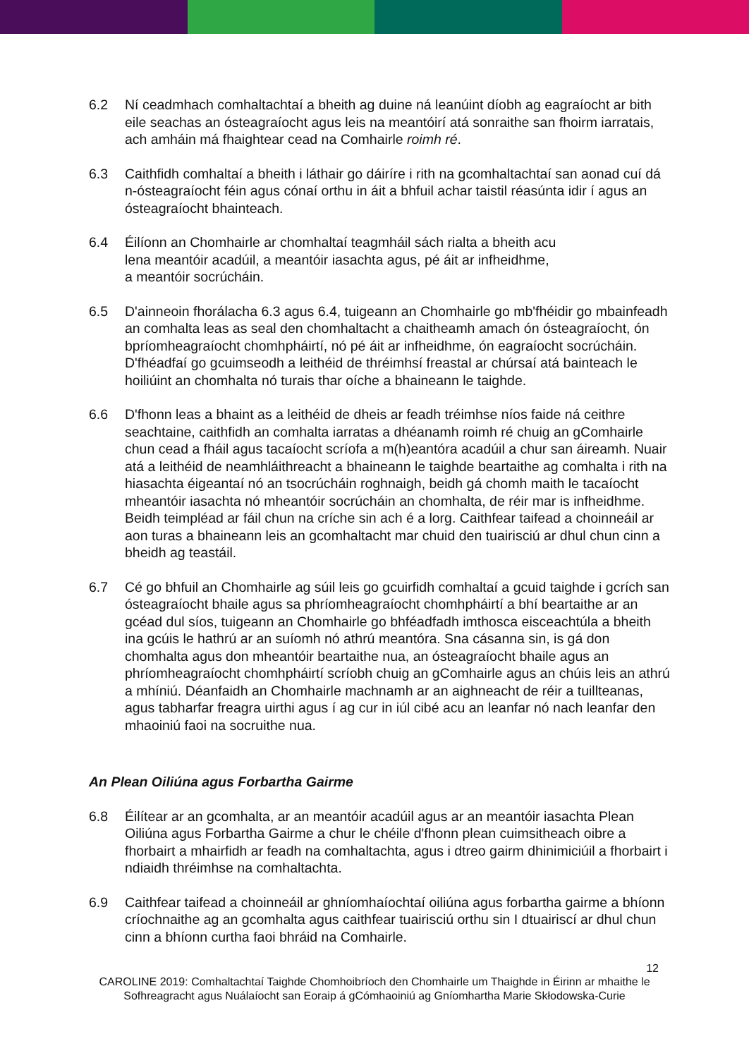6.2 Ní ceadmhach comhaltachtaí a bheith ag duine ná leanúint díobh ag eagraíocht ar bith eile seachas an ósteagraíocht agus leis na meantóirí atá sonraithe san fhoirm iarratais, ach amháin má fhaightear cead na Comhairle roimh ré.
6.3 Caithfidh comhaltaí a bheith i láthair go dáiríre i rith na gcomhaltachtaí san aonad cuí dá n-ósteagraíocht féin agus cónaí orthu in áit a bhfuil achar taistil réasúnta idir í agus an ósteagraíocht bhainteach.
6.4 Éilíonn an Chomhairle ar chomhaltaí teagmháil sách rialta a bheith acu
lena meantóir acadúil, a meantóir iasachta agus, pé áit ar infheidhme,
a meantóir socrúcháin.
6.5 D'ainneoin fhorálacha 6.3 agus 6.4, tuigeann an Chomhairle go mb'fhéidir go mbainfeadh an comhalta leas as seal den chomhaltacht a chaitheamh amach ón ósteagraíocht, ón bpríomheagraíocht chomhpháirtí, nó pé áit ar infheidhme, ón eagraíocht socrúcháin. D'fhéadfaí go gcuimseodh a leithéid de thréimhsí freastal ar chúrsaí atá bainteach le hoiliúint an chomhalta nó turais thar oíche a bhaineann le taighde.
6.6 D'fhonn leas a bhaint as a leithéid de dheis ar feadh tréimhse níos faide ná ceithre seachtaine, caithfidh an comhalta iarratas a dhéanamh roimh ré chuig an gComhairle chun cead a fháil agus tacaíocht scríofa a m(h)eantóra acadúil a chur san áireamh. Nuair atá a leithéid de neamhláithreacht a bhaineann le taighde beartaithe ag comhalta i rith na hiasachta éigeantaí nó an tsocrúcháin roghnaigh, beidh gá chomh maith le tacaíocht mheantóir iasachta nó mheantóir socrúcháin an chomhalta, de réir mar is infheidhme. Beidh teimpléad ar fáil chun na críche sin ach é a lorg. Caithfear taifead a choinneáil ar aon turas a bhaineann leis an gcomhaltacht mar chuid den tuairisciú ar dhul chun cinn a bheidh ag teastáil.
6.7 Cé go bhfuil an Chomhairle ag súil leis go gcuirfidh comhaltaí a gcuid taighde i gcrích san ósteagraíocht bhaile agus sa phríomheagraíocht chomhpháirtí a bhí beartaithe ar an gcéad dul síos, tuigeann an Chomhairle go bhféadfadh imthosca eisceachtúla a bheith ina gcúis le hathrú ar an suíomh nó athrú meantóra. Sna cásanna sin, is gá don chomhalta agus don mheantóir beartaithe nua, an ósteagraíocht bhaile agus an phríomheagraíocht chomhpháirtí scríobh chuig an gComhairle agus an chúis leis an athrú a mhíniú. Déanfaidh an Chomhairle machnamh ar an aighneacht de réir a tuillteanas, agus tabharfar freagra uirthi agus í ag cur in iúl cibé acu an leanfar nó nach leanfar den mhaoiniú faoi na socruithe nua.
An Plean Oiliúna agus Forbartha Gairme
6.8 Éilítear ar an gcomhalta, ar an meantóir acadúil agus ar an meantóir iasachta Plean Oiliúna agus Forbartha Gairme a chur le chéile d'fhonn plean cuimsitheach oibre a fhorbairt a mhairfidh ar feadh na comhaltachta, agus i dtreo gairm dhinimiciúil a fhorbairt i ndiaidh thréimhse na comhaltachta.
6.9 Caithfear taifead a choinneáil ar ghníomhaíochtaí oiliúna agus forbartha gairme a bhíonn críochnaithe ag an gcomhalta agus caithfear tuairisciú orthu sin I dtuairiscí ar dhul chun cinn a bhíonn curtha faoi bhráid na Comhairle.
12
CAROLINE 2019: Comhaltachtaí Taighde Chomhoibríoch den Chomhairle um Thaighde in Éirinn ar mhaithe le Sofhreagracht agus Nuálaíocht san Eoraip á gCómhaoiniú ag Gníomhartha Marie Skłodowska-Curie